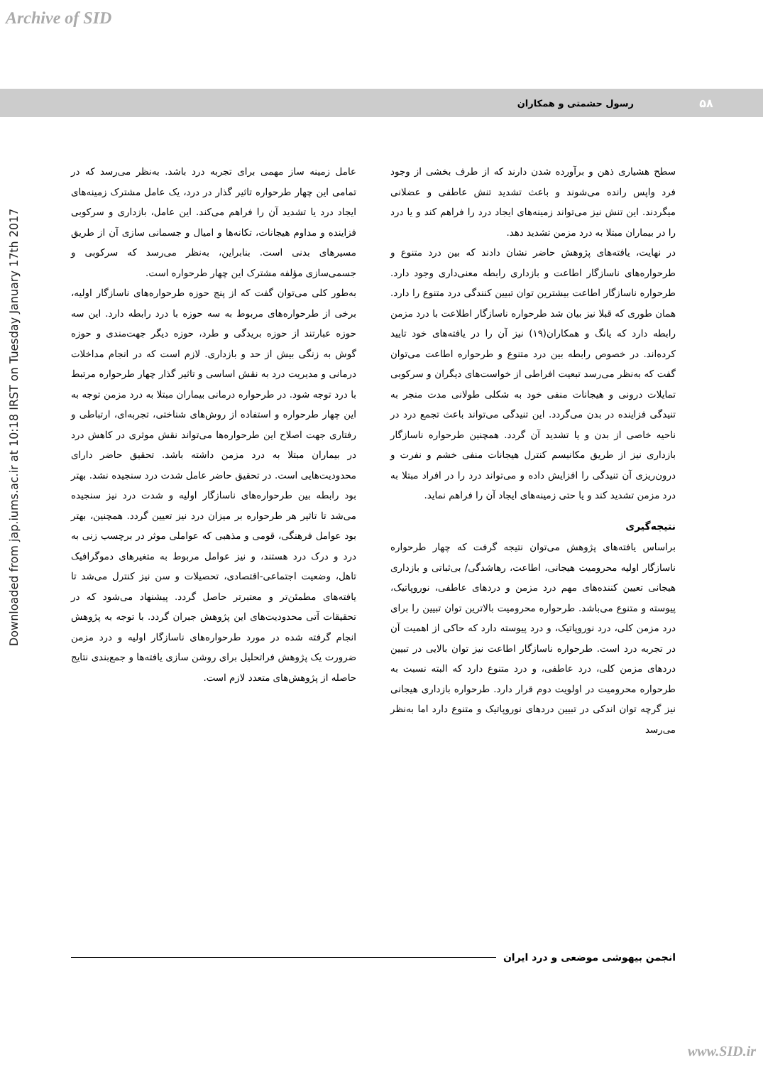Archive of SID
Downloaded from jap.iums.ac.ir at 10:18 IRST on Tuesday January 17th 2017
۵۸
رسول حشمتی و همکاران
سطح هشیاری ذهن و برآورده شدن دارند که از طرف بخشی از وجود فرد واپس رانده می‌شوند و باعث تشدید تنش عاطفی و عضلانی میگردند. این تنش نیز می‌تواند زمینه‌های ایجاد درد را فراهم کند و یا درد را در بیماران مبتلا به درد مزمن تشدید دهد.
در نهایت، یافته‌های پژوهش حاضر نشان دادند که بین درد متنوع و طرحواره‌های ناسازگار اطاعت و بازداری رابطه معنی‌داری وجود دارد. طرحواره ناسازگار اطاعت بیشترین توان تبیین کنندگی درد متنوع را دارد. همان طوری که قبلا نیز بیان شد طرحواره ناسازگار اطلاعت با درد مزمن رابطه دارد که یانگ و همکاران(۱۹) نیز آن را در یافته‌های خود تایید کرده‌اند. در خصوص رابطه بین درد متنوع و طرحواره اطاعت می‌توان گفت که به‌نظر می‌رسد تبعیت افراطی از خواست‌های دیگران و سرکوبی تمایلات درونی و هیجانات منفی خود به شکلی طولانی مدت منجر به تنیدگی فزاینده در بدن می‌گردد. این تنیدگی می‌تواند باعث تجمع درد در ناحیه خاصی از بدن و یا تشدید آن گردد. همچنین طرحواره ناسازگار بازداری نیز از طریق مکانیسم کنترل هیجانات منفی خشم و نفرت و درون‌ریزی آن تنیدگی را افزایش داده و می‌تواند درد را در افراد مبتلا به درد مزمن تشدید کند و یا حتی زمینه‌های ایجاد آن را فراهم نماید.
نتیجه‌گیری
براساس یافته‌های پژوهش می‌توان نتیجه گرفت که چهار طرحواره ناسازگار اولیه محرومیت هیجانی، اطاعت، رهاشدگی/ بی‌ثباتی و بازداری هیجانی تعیین کننده‌های مهم درد مزمن و دردهای عاطفی، نوروپاتیک، پیوسته و متنوع می‌باشد. طرحواره محرومیت بالاترین توان تبیین را برای درد مزمن کلی، درد نوروپاتیک، و درد پیوسته دارد که حاکی از اهمیت آن در تجربه درد است. طرحواره ناسازگار اطاعت نیز توان بالایی در تبیین دردهای مزمن کلی، درد عاطفی، و درد متنوع دارد که البته نسبت به طرحواره محرومیت در اولویت دوم قرار دارد. طرحواره بازداری هیجانی نیز گرچه توان اندکی در تبیین دردهای نوروپاتیک و متنوع دارد اما به‌نظر می‌رسد
عامل زمینه ساز مهمی برای تجربه درد باشد. به‌نظر می‌رسد که در تمامی این چهار طرحواره تاثیر گذار در درد، یک عامل مشترک زمینه‌های ایجاد درد یا تشدید آن را فراهم می‌کند. این عامل، بازداری و سرکوبی فزاینده و مداوم هیجانات، تکانه‌ها و امیال و جسمانی سازی آن از طریق مسیرهای بدنی است. بنابراین، به‌نظر می‌رسد که سرکوبی و جسمی‌سازی مؤلفه مشترک این چهار طرحواره است.
به‌طور کلی می‌توان گفت که از پنج حوزه طرحواره‌های ناسازگار اولیه، برخی از طرحواره‌های مربوط به سه حوزه با درد رابطه دارد. این سه حوزه عبارتند از حوزه بریدگی و طرد، حوزه دیگر جهت‌مندی و حوزه گوش به زنگی بیش از حد و بازداری. لازم است که در انجام مداخلات درمانی و مدیریت درد به نقش اساسی و تاثیر گذار چهار طرحواره مرتبط با درد توجه شود. در طرحواره درمانی بیماران مبتلا به درد مزمن توجه به این چهار طرحواره و استفاده از روش‌های شناختی، تجربه‌ای، ارتباطی و رفتاری جهت اصلاح این طرحواره‌ها می‌تواند نقش موثری در کاهش درد در بیماران مبتلا به درد مزمن داشته باشد. تحقیق حاضر دارای محدودیت‌هایی است. در تحقیق حاضر عامل شدت درد سنجیده نشد. بهتر بود رابطه بین طرحواره‌های ناسازگار اولیه و شدت درد نیز سنجیده می‌شد تا تاثیر هر طرحواره بر میزان درد نیز تعیین گردد. همچنین، بهتر بود عوامل فرهنگی، قومی و مذهبی که عواملی موثر در برچسب زنی به درد و درک درد هستند، و نیز عوامل مربوط به متغیرهای دموگرافیک تاهل، وضعیت اجتماعی-اقتصادی، تحصیلات و سن نیز کنترل می‌شد تا یافته‌های مطمئن‌تر و معتبرتر حاصل گردد. پیشنهاد می‌شود که در تحقیقات آتی محدودیت‌های این پژوهش جبران گردد. با توجه به پژوهش انجام گرفته شده در مورد طرحواره‌های ناسازگار اولیه و درد مزمن ضرورت یک پژوهش فراتحلیل برای روشن سازی یافته‌ها و جمع‌بندی نتایج حاصله از پژوهش‌های متعدد لازم است.
انجمن بیهوشی موضعی و درد ایران
www.SID.ir